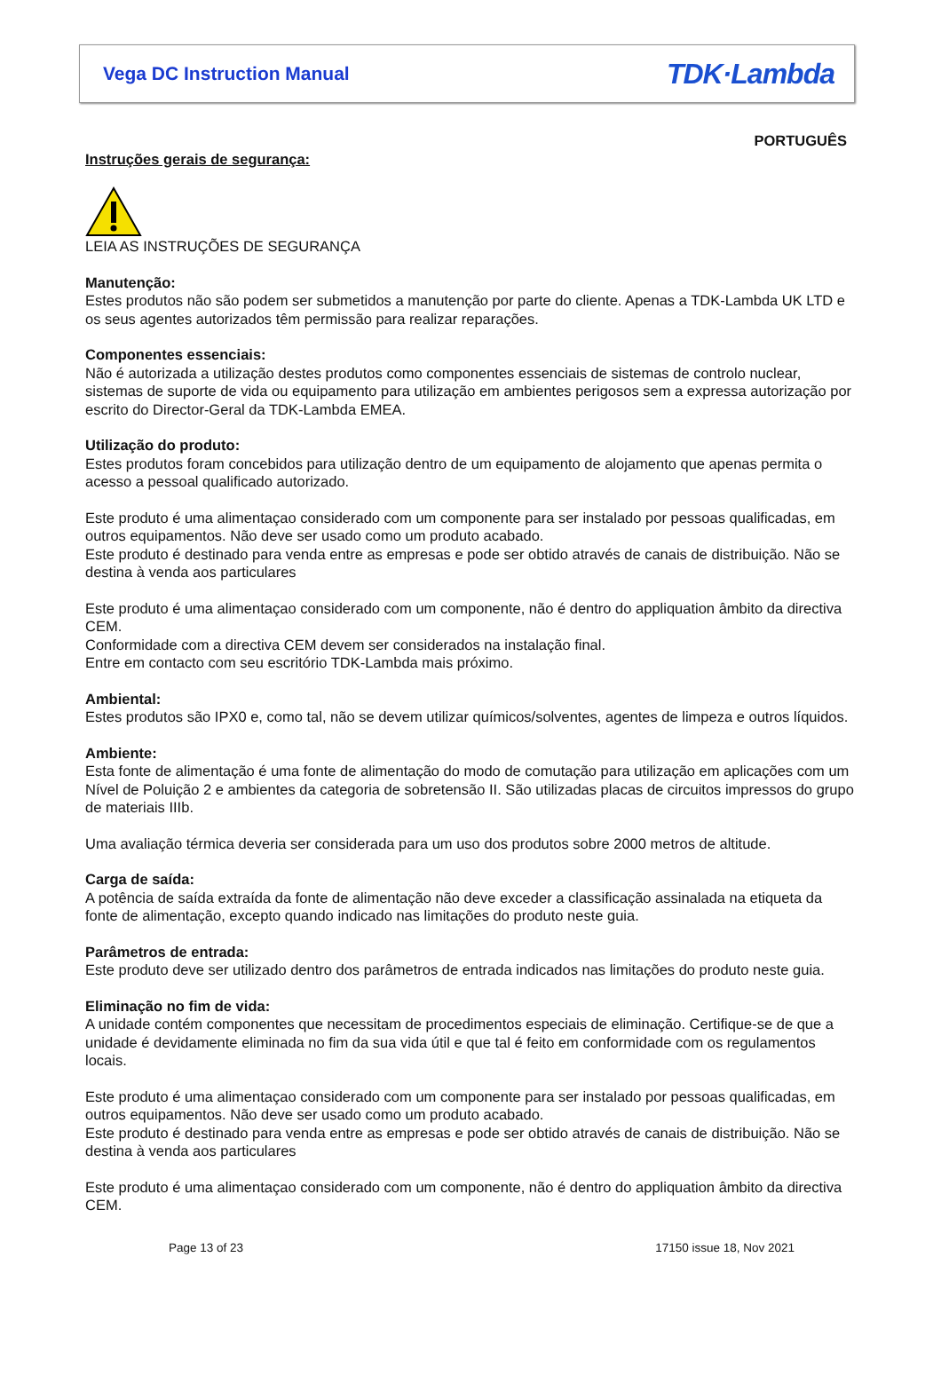Vega DC Instruction Manual TDK·Lambda
PORTUGUÊS
Instruções gerais de segurança:
LEIA AS INSTRUÇÕES DE SEGURANÇA
Manutenção:
Estes produtos não são podem ser submetidos a manutenção por parte do cliente. Apenas a TDK-Lambda UK LTD e os seus agentes autorizados têm permissão para realizar reparações.
Componentes essenciais:
Não é autorizada a utilização destes produtos como componentes essenciais de sistemas de controlo nuclear, sistemas de suporte de vida ou equipamento para utilização em ambientes perigosos sem a expressa autorização por escrito do Director-Geral da TDK-Lambda EMEA.
Utilização do produto:
Estes produtos foram concebidos para utilização dentro de um equipamento de alojamento que apenas permita o acesso a pessoal qualificado autorizado.
Este produto é uma alimentaçao considerado com um componente para ser instalado por pessoas qualificadas, em outros equipamentos. Não deve ser usado como um produto acabado.
Este produto é destinado para venda entre as empresas e pode ser obtido através de canais de distribuição. Não se destina à venda aos particulares
Este produto é uma alimentaçao considerado com um componente, não é dentro do appliquation âmbito da directiva CEM.
Conformidade com a directiva CEM devem ser considerados na instalação final.
Entre em contacto com seu escritório TDK-Lambda mais próximo.
Ambiental:
Estes produtos são IPX0 e, como tal, não se devem utilizar químicos/solventes, agentes de limpeza e outros líquidos.
Ambiente:
Esta fonte de alimentação é uma fonte de alimentação do modo de comutação para utilização em aplicações com um Nível de Poluição 2 e ambientes da categoria de sobretensão II. São utilizadas placas de circuitos impressos do grupo de materiais IIIb.
Uma avaliação térmica deveria ser considerada para um uso dos produtos sobre 2000 metros de altitude.
Carga de saída:
A potência de saída extraída da fonte de alimentação não deve exceder a classificação assinalada na etiqueta da fonte de alimentação, excepto quando indicado nas limitações do produto neste guia.
Parâmetros de entrada:
Este produto deve ser utilizado dentro dos parâmetros de entrada indicados nas limitações do produto neste guia.
Eliminação no fim de vida:
A unidade contém componentes que necessitam de procedimentos especiais de eliminação. Certifique-se de que a unidade é devidamente eliminada no fim da sua vida útil e que tal é feito em conformidade com os regulamentos locais.
Este produto é uma alimentaçao considerado com um componente para ser instalado por pessoas qualificadas, em outros equipamentos. Não deve ser usado como um produto acabado.
Este produto é destinado para venda entre as empresas e pode ser obtido através de canais de distribuição. Não se destina à venda aos particulares
Este produto é uma alimentaçao considerado com um componente, não é dentro do appliquation âmbito da directiva CEM.
Page 13 of 23 17150 issue 18, Nov 2021